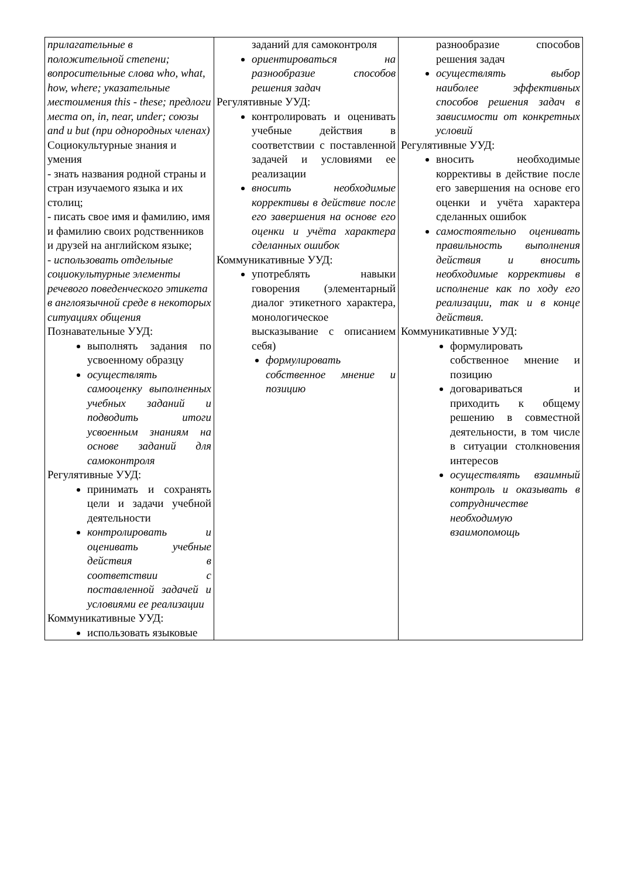| прилагательные в положительной степени; вопросительные слова who, what, how, where; указательные местоимения this - these; предлоги места on, in, near, under; союзы and и but (при однородных членах) Социокультурные знания и умения - знать названия родной страны и стран изучаемого языка и их столиц; - писать свое имя и фамилию, имя и фамилию своих родственников и друзей на английском языке; - использовать отдельные социокультурные элементы речевого поведенческого этикета в англоязычной среде в некоторых ситуациях общения Познавательные УУД: выполнять задания по усвоенному образцу осуществлять самооценку выполненных учебных заданий и подводить итоги усвоенным знаниям на основе заданий для самоконтроля Регулятивные УУД: принимать и сохранять цели и задачи учебной деятельности контролировать и оценивать учебные действия в соответствии с поставленной задачей и условиями ее реализации Коммуникативные УУД: использовать языковые | заданий для самоконтроля ориентироваться на разнообразие способов решения задач Регулятивные УУД: контролировать и оценивать учебные действия в соответствии с поставленной задачей и условиями ее реализации вносить необходимые коррективы в действие после его завершения на основе его оценки и учёта характера сделанных ошибок Коммуникативные УУД: употреблять навыки говорения (элементарный диалог этикетного характера, монологическое высказывание с описанием себя) формулировать собственное мнение и позицию | разнообразие способов решения задач осуществлять выбор наиболее эффективных способов решения задач в зависимости от конкретных условий Регулятивные УУД: вносить необходимые коррективы в действие после его завершения на основе его оценки и учёта характера сделанных ошибок самостоятельно оценивать правильность выполнения действия и вносить необходимые коррективы в исполнение как по ходу его реализации, так и в конце действия. Коммуникативные УУД: формулировать собственное мнение и позицию договариваться и приходить к общему решению в совместной деятельности, в том числе в ситуации столкновения интересов осуществлять взаимный контроль и оказывать в сотрудничестве необходимую взаимопомощь |